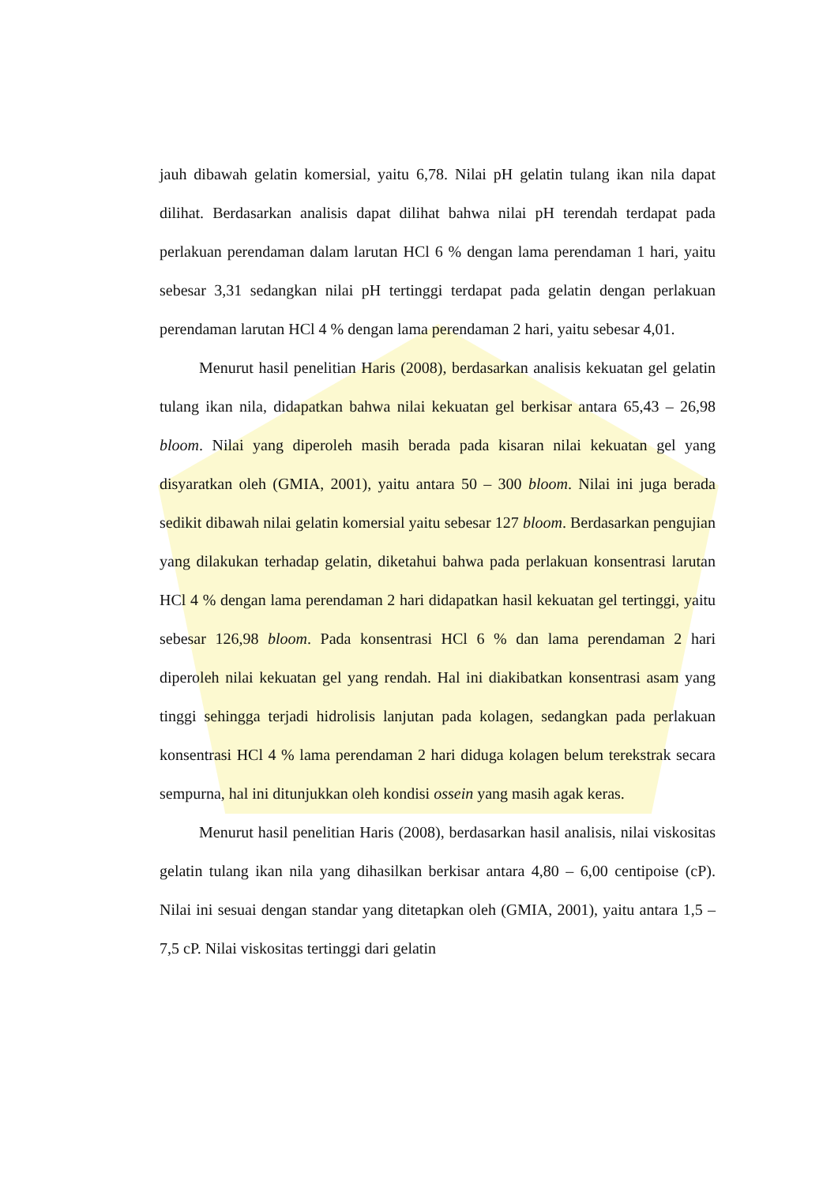jauh dibawah gelatin komersial, yaitu 6,78. Nilai pH gelatin tulang ikan nila dapat dilihat. Berdasarkan analisis dapat dilihat bahwa nilai pH terendah terdapat pada perlakuan perendaman dalam larutan HCl 6 % dengan lama perendaman 1 hari, yaitu sebesar 3,31 sedangkan nilai pH tertinggi terdapat pada gelatin dengan perlakuan perendaman larutan HCl 4 % dengan lama perendaman 2 hari, yaitu sebesar 4,01.
Menurut hasil penelitian Haris (2008), berdasarkan analisis kekuatan gel gelatin tulang ikan nila, didapatkan bahwa nilai kekuatan gel berkisar antara 65,43 – 26,98 bloom. Nilai yang diperoleh masih berada pada kisaran nilai kekuatan gel yang disyaratkan oleh (GMIA, 2001), yaitu antara 50 – 300 bloom. Nilai ini juga berada sedikit dibawah nilai gelatin komersial yaitu sebesar 127 bloom. Berdasarkan pengujian yang dilakukan terhadap gelatin, diketahui bahwa pada perlakuan konsentrasi larutan HCl 4 % dengan lama perendaman 2 hari didapatkan hasil kekuatan gel tertinggi, yaitu sebesar 126,98 bloom. Pada konsentrasi HCl 6 % dan lama perendaman 2 hari diperoleh nilai kekuatan gel yang rendah. Hal ini diakibatkan konsentrasi asam yang tinggi sehingga terjadi hidrolisis lanjutan pada kolagen, sedangkan pada perlakuan konsentrasi HCl 4 % lama perendaman 2 hari diduga kolagen belum terekstrak secara sempurna, hal ini ditunjukkan oleh kondisi ossein yang masih agak keras.
Menurut hasil penelitian Haris (2008), berdasarkan hasil analisis, nilai viskositas gelatin tulang ikan nila yang dihasilkan berkisar antara 4,80 – 6,00 centipoise (cP). Nilai ini sesuai dengan standar yang ditetapkan oleh (GMIA, 2001), yaitu antara 1,5 – 7,5 cP. Nilai viskositas tertinggi dari gelatin